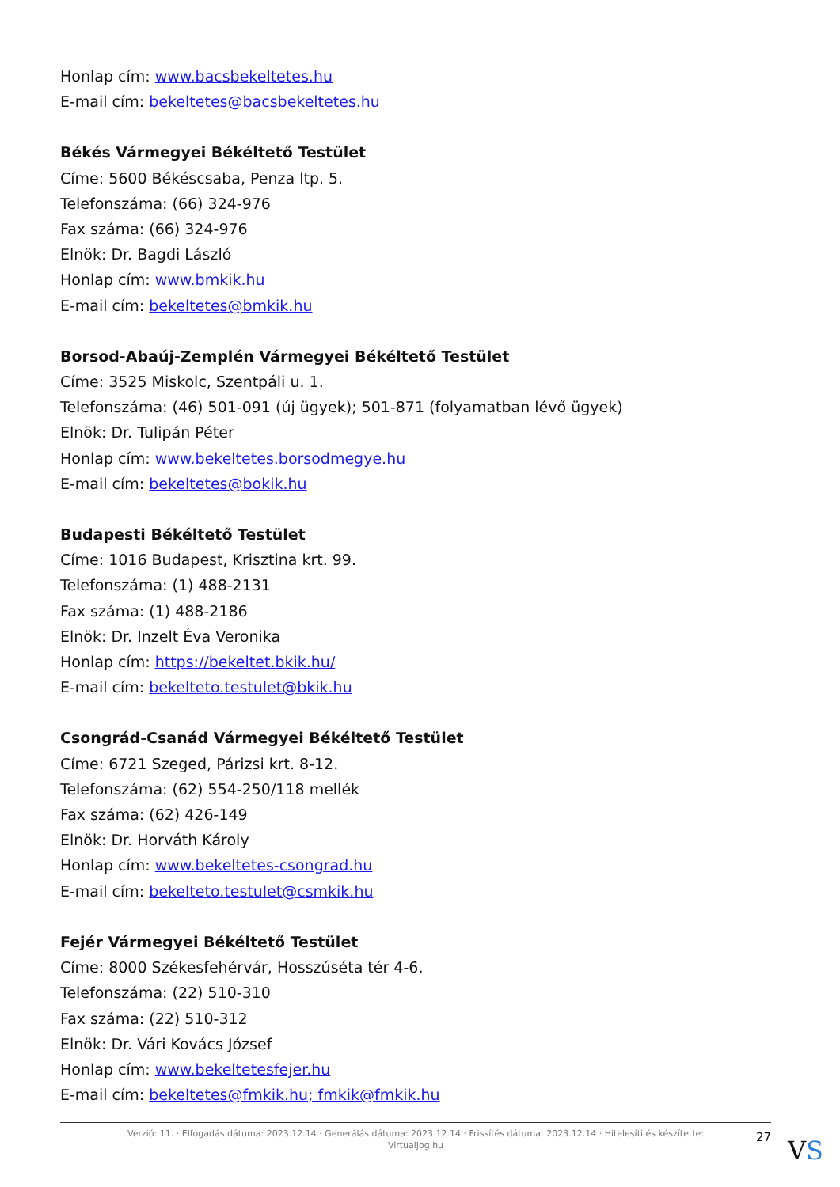Honlap cím: www.bacsbekeltetes.hu
E-mail cím: bekeltetes@bacsbekeltetes.hu
Békés Vármegyei Békéltető Testület
Címe: 5600 Békéscsaba, Penza ltp. 5.
Telefonszáma: (66) 324-976
Fax száma: (66) 324-976
Elnök: Dr. Bagdi László
Honlap cím: www.bmkik.hu
E-mail cím: bekeltetes@bmkik.hu
Borsod-Abaúj-Zemplén Vármegyei Békéltető Testület
Címe: 3525 Miskolc, Szentpáli u. 1.
Telefonszáma: (46) 501-091 (új ügyek); 501-871 (folyamatban lévő ügyek)
Elnök: Dr. Tulipán Péter
Honlap cím: www.bekeltetes.borsodmegye.hu
E-mail cím: bekeltetes@bokik.hu
Budapesti Békéltető Testület
Címe: 1016 Budapest, Krisztina krt. 99.
Telefonszáma: (1) 488-2131
Fax száma: (1) 488-2186
Elnök: Dr. Inzelt Éva Veronika
Honlap cím: https://bekeltet.bkik.hu/
E-mail cím: bekelteto.testulet@bkik.hu
Csongrád-Csanád Vármegyei Békéltető Testület
Címe: 6721 Szeged, Párizsi krt. 8-12.
Telefonszáma: (62) 554-250/118 mellék
Fax száma: (62) 426-149
Elnök: Dr. Horváth Károly
Honlap cím: www.bekeltetes-csongrad.hu
E-mail cím: bekelteto.testulet@csmkik.hu
Fejér Vármegyei Békéltető Testület
Címe: 8000 Székesfehérvár, Hosszúséta tér 4-6.
Telefonszáma: (22) 510-310
Fax száma: (22) 510-312
Elnök: Dr. Vári Kovács József
Honlap cím: www.bekeltetesfejer.hu
E-mail cím: bekeltetes@fmkik.hu; fmkik@fmkik.hu
Verzió: 11. · Elfogadás dátuma: 2023.12.14 · Generálás dátuma: 2023.12.14 · Frissítés dátuma: 2023.12.14 · Hitelesíti és készítette:
Virtualjog.hu
27 VS